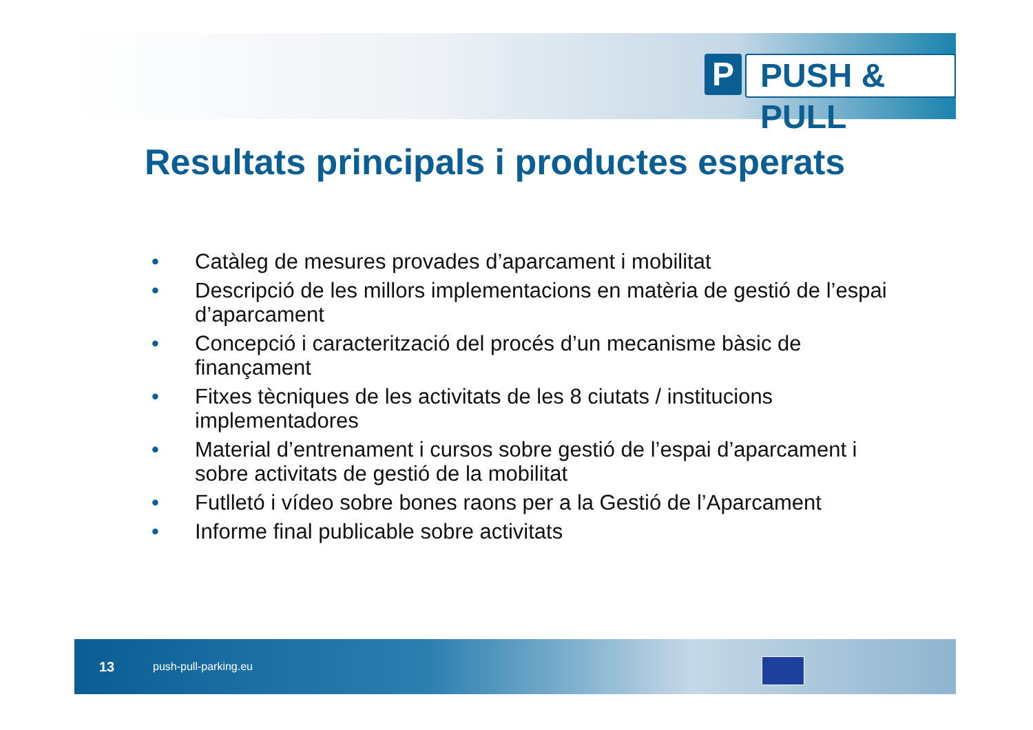P PUSH & PULL
Resultats principals i productes esperats
• Catàleg de mesures provades d’aparcament i mobilitat
• Descripció de les millors implementacions en matèria de gestió de l’espai d’aparcament
• Concepció i caracterització del procés d’un mecanisme bàsic de finançament
• Fitxes tècniques de les activitats de les 8 ciutats / institucions implementadores
• Material d’entrenament i cursos sobre gestió de l’espai d’aparcament i sobre activitats de gestió de la mobilitat
• Futlletó i vídeo sobre bones raons per a la Gestió de l’Aparcament
• Informe final publicable sobre activitats
13 push-pull-parking.eu